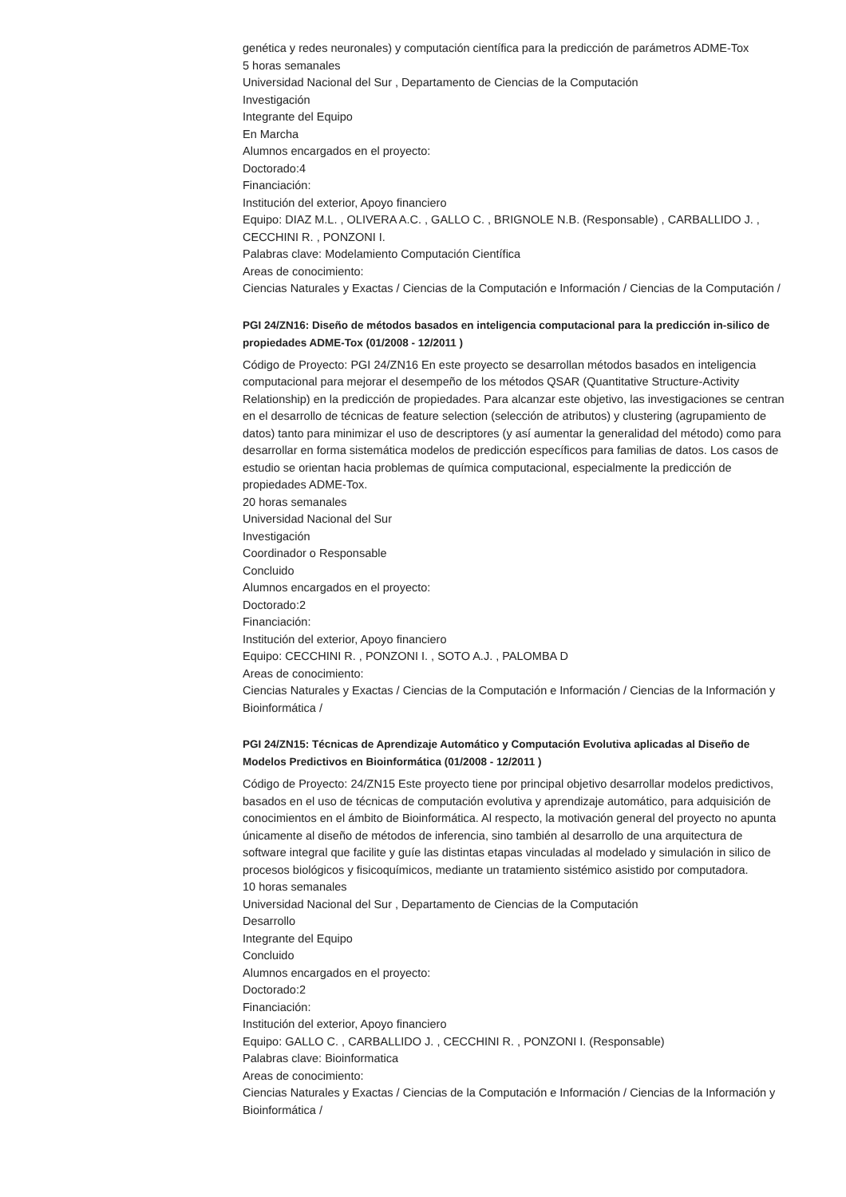genética y redes neuronales) y computación científica para la predicción de parámetros ADME-Tox
5 horas semanales
Universidad Nacional del Sur , Departamento de Ciencias de la Computación
Investigación
Integrante del Equipo
En Marcha
Alumnos encargados en el proyecto:
Doctorado:4
Financiación:
Institución del exterior, Apoyo financiero
Equipo: DIAZ M.L. , OLIVERA A.C. , GALLO C. , BRIGNOLE N.B. (Responsable) , CARBALLIDO J. , CECCHINI R. , PONZONI I.
Palabras clave: Modelamiento Computación Científica
Areas de conocimiento:
Ciencias Naturales y Exactas / Ciencias de la Computación e Información / Ciencias de la Computación /
PGI 24/ZN16: Diseño de métodos basados en inteligencia computacional para la predicción in-silico de propiedades ADME-Tox (01/2008 - 12/2011 )
Código de Proyecto: PGI 24/ZN16 En este proyecto se desarrollan métodos basados en inteligencia computacional para mejorar el desempeño de los métodos QSAR (Quantitative Structure-Activity Relationship) en la predicción de propiedades. Para alcanzar este objetivo, las investigaciones se centran en el desarrollo de técnicas de feature selection (selección de atributos) y clustering (agrupamiento de datos) tanto para minimizar el uso de descriptores (y así aumentar la generalidad del método) como para desarrollar en forma sistemática modelos de predicción específicos para familias de datos. Los casos de estudio se orientan hacia problemas de química computacional, especialmente la predicción de propiedades ADME-Tox.
20 horas semanales
Universidad Nacional del Sur
Investigación
Coordinador o Responsable
Concluido
Alumnos encargados en el proyecto:
Doctorado:2
Financiación:
Institución del exterior, Apoyo financiero
Equipo: CECCHINI R. , PONZONI I. , SOTO A.J. , PALOMBA D
Areas de conocimiento:
Ciencias Naturales y Exactas / Ciencias de la Computación e Información / Ciencias de la Información y Bioinformática /
PGI 24/ZN15: Técnicas de Aprendizaje Automático y Computación Evolutiva aplicadas al Diseño de Modelos Predictivos en Bioinformática (01/2008 - 12/2011 )
Código de Proyecto: 24/ZN15 Este proyecto tiene por principal objetivo desarrollar modelos predictivos, basados en el uso de técnicas de computación evolutiva y aprendizaje automático, para adquisición de conocimientos en el ámbito de Bioinformática. Al respecto, la motivación general del proyecto no apunta únicamente al diseño de métodos de inferencia, sino también al desarrollo de una arquitectura de software integral que facilite y guíe las distintas etapas vinculadas al modelado y simulación in silico de procesos biológicos y fisicoquímicos, mediante un tratamiento sistémico asistido por computadora.
10 horas semanales
Universidad Nacional del Sur , Departamento de Ciencias de la Computación
Desarrollo
Integrante del Equipo
Concluido
Alumnos encargados en el proyecto:
Doctorado:2
Financiación:
Institución del exterior, Apoyo financiero
Equipo: GALLO C. , CARBALLIDO J. , CECCHINI R. , PONZONI I. (Responsable)
Palabras clave: Bioinformatica
Areas de conocimiento:
Ciencias Naturales y Exactas / Ciencias de la Computación e Información / Ciencias de la Información y Bioinformática /